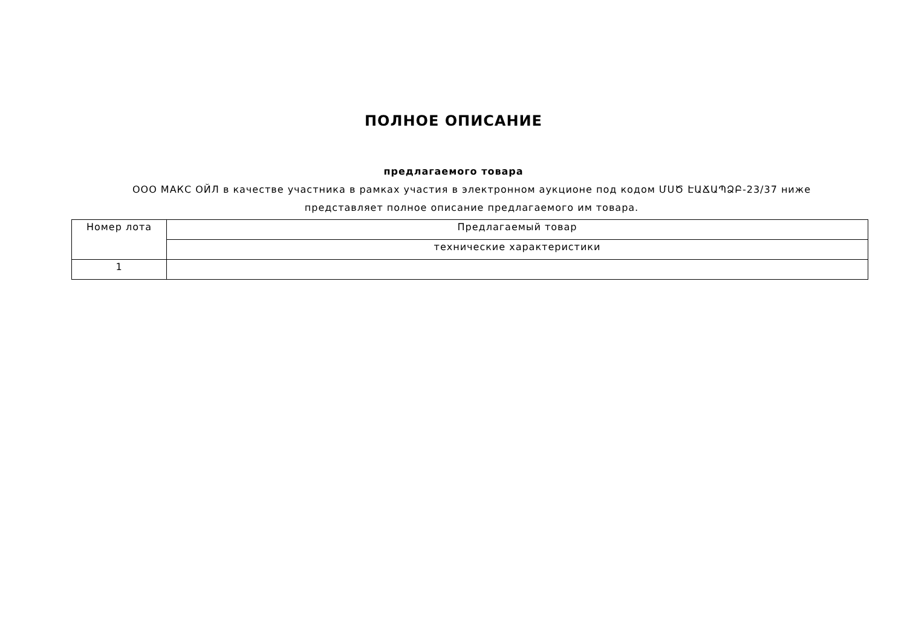ПОЛНОЕ ОПИСАНИЕ
предлагаемого товара
ООО МАКС ОЙЛ в качестве участника в рамках участия в электронном аукционе под кодом ՄՍԾ ԷԱՃԱՊՁԲ-23/37 ниже представляет полное описание предлагаемого им товара.
| Номер лота | Предлагаемый товар |
| | технические характеристики |
| 1 | |